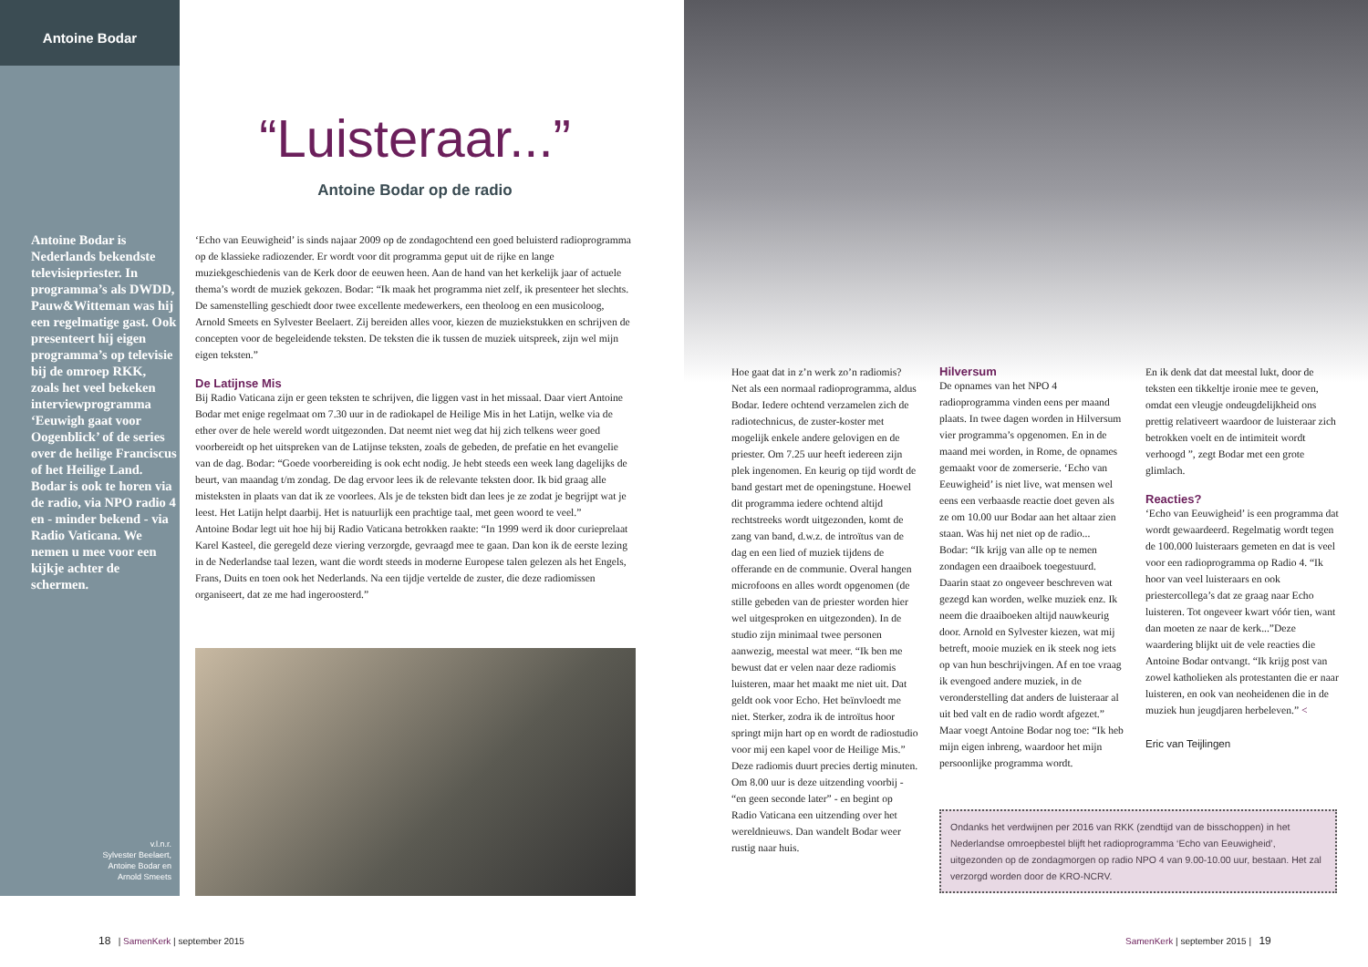Antoine Bodar
Antoine Bodar is Nederlands bekendste televisiepriester. In programma’s als DWDD, Pauw&Witteman was hij een regelmatige gast. Ook presenteert hij eigen programma’s op televisie bij de omroep RKK, zoals het veel bekeken interviewprogramma ‘Eeuwigh gaat voor Oogenblick’ of de series over de heilige Franciscus of het Heilige Land. Bodar is ook te horen via de radio, via NPO radio 4 en - minder bekend - via Radio Vaticana. We nemen u mee voor een kijkje achter de schermen.
v.l.n.r.
Sylvester Beelaert, Antoine Bodar en Arnold Smeets
“Luisteraar...”
Antoine Bodar op de radio
‘Echo van Eeuwigheid’ is sinds najaar 2009 op de zondagochtend een goed beluisterd radioprogramma op de klassieke radiozender. Er wordt voor dit programma geput uit de rijke en lange muziekgeschiedenis van de Kerk door de eeuwen heen. Aan de hand van het kerkelijk jaar of actuele thema’s wordt de muziek gekozen. Bodar: “Ik maak het programma niet zelf, ik presenteer het slechts. De samenstelling geschiedt door twee excellente medewerkers, een theoloog en een musicoloog, Arnold Smeets en Sylvester Beelaert. Zij bereiden alles voor, kiezen de muziekstukken en schrijven de concepten voor de begeleidende teksten. De teksten die ik tussen de muziek uitspreek, zijn wel mijn eigen teksten.”
De Latijnse Mis
Bij Radio Vaticana zijn er geen teksten te schrijven, die liggen vast in het missaal. Daar viert Antoine Bodar met enige regelmaat om 7.30 uur in de radiokapel de Heilige Mis in het Latijn, welke via de ether over de hele wereld wordt uitgezonden. Dat neemt niet weg dat hij zich telkens weer goed voorbereidt op het uitspreken van de Latijnse teksten, zoals de gebeden, de prefatie en het evangelie van de dag. Bodar: “Goede voorbereiding is ook echt nodig. Je hebt steeds een week lang dagelijks de beurt, van maandag t/m zondag. De dag ervoor lees ik de relevante teksten door. Ik bid graag alle misteksten in plaats van dat ik ze voorlees. Als je de teksten bidt dan lees je ze zodat je begrijpt wat je leest. Het Latijn helpt daarbij. Het is natuurlijk een prachtige taal, met geen woord te veel.”
Antoine Bodar legt uit hoe hij bij Radio Vaticana betrokken raakte: “In 1999 werd ik door curieprelaat Karel Kasteel, die geregeld deze viering verzorgde, gevraagd mee te gaan. Dan kon ik de eerste lezing in de Nederlandse taal lezen, want die wordt steeds in moderne Europese talen gelezen als het Engels, Frans, Duits en toen ook het Nederlands. Na een tijdje vertelde de zuster, die deze radiomissen organiseert, dat ze me had ingeroosterd.”
Hoe gaat dat in z’n werk zo’n radiomis? Net als een normaal radioprogramma, aldus Bodar. Iedere ochtend verzamelen zich de radiotechnicus, de zuster-koster met mogelijk enkele andere gelovigen en de priester. Om 7.25 uur heeft iedereen zijn plek ingenomen. En keurig op tijd wordt de band gestart met de openingstune. Hoewel dit programma iedere ochtend altijd rechtstreeks wordt uitgezonden, komt de zang van band, d.w.z. de introïtus van de dag en een lied of muziek tijdens de offerande en de communie. Overal hangen microfoons en alles wordt opgenomen (de stille gebeden van de priester worden hier wel uitgesproken en uitgezonden). In de studio zijn minimaal twee personen aanwezig, meestal wat meer. “Ik ben me bewust dat er velen naar deze radiomis luisteren, maar het maakt me niet uit. Dat geldt ook voor Echo. Het beïnvloedt me niet. Sterker, zodra ik de introïtus hoor springt mijn hart op en wordt de radiostudio voor mij een kapel voor de Heilige Mis.” Deze radiomis duurt precies dertig minuten. Om 8.00 uur is deze uitzending voorbij - “en geen seconde later” - en begint op Radio Vaticana een uitzending over het wereldnieuws. Dan wandelt Bodar weer rustig naar huis.
Hilversum
De opnames van het NPO 4 radioprogramma vinden eens per maand plaats. In twee dagen worden in Hilversum vier programma’s opgenomen. En in de maand mei worden, in Rome, de opnames gemaakt voor de zomerserie. ‘Echo van Eeuwigheid’ is niet live, wat mensen wel eens een verbaasde reactie doet geven als ze om 10.00 uur Bodar aan het altaar zien staan. Was hij net niet op de radio...
Bodar: “Ik krijg van alle op te nemen zondagen een draaiboek toegestuurd. Daarin staat zo ongeveer beschreven wat gezegd kan worden, welke muziek enz. Ik neem die draaiboeken altijd nauwkeurig door. Arnold en Sylvester kiezen, wat mij betreft, mooie muziek en ik steek nog iets op van hun beschrijvingen. Af en toe vraag ik evengoed andere muziek, in de veronderstelling dat anders de luisteraar al uit bed valt en de radio wordt afgezet.” Maar voegt Antoine Bodar nog toe: “Ik heb mijn eigen inbreng, waardoor het mijn persoonlijke programma wordt.
En ik denk dat dat meestal lukt, door de teksten een tikkeltje ironie mee te geven, omdat een vleugje ondeugdelijkheid ons prettig relativeert waardoor de luisteraar zich betrokken voelt en de intimiteit wordt verhoogd ”, zegt Bodar met een grote glimlach.
Reacties?
‘Echo van Eeuwigheid’ is een programma dat wordt gewaardeerd. Regelmatig wordt tegen de 100.000 luisteraars gemeten en dat is veel voor een radioprogramma op Radio 4. “Ik hoor van veel luisteraars en ook priestercollega’s dat ze graag naar Echo luisteren. Tot ongeveer kwart vóór tien, want dan moeten ze naar de kerk...”Deze waardering blijkt uit de vele reacties die Antoine Bodar ontvangt. “Ik krijg post van zowel katholieken als protestanten die er naar luisteren, en ook van neoheidenen die in de muziek hun jeugdjaren herbeleven.” <
Eric van Teijlingen
Ondanks het verdwijnen per 2016 van RKK (zendtijd van de bisschoppen) in het Nederlandse omroepbestel blijft het radioprogramma ‘Echo van Eeuwigheid’, uitgezonden op de zondagmorgen op radio NPO 4 van 9.00-10.00 uur, bestaan. Het zal verzorgd worden door de KRO-NCRV.
18 | SamenKerk | september 2015
SamenKerk | september 2015 | 19